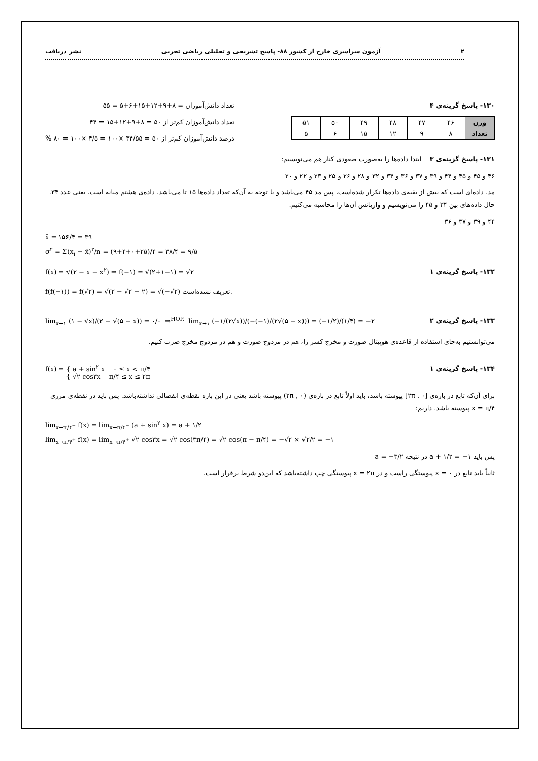۲ آزمون سراسری خارج از کشور ۸۸- پاسخ تشریحی و تحلیلی ریاضی تجربی نشر دریافت
۱۳۰- پاسخ گزینه‌ی ۴
| وزن | ۴۶ | ۴۷ | ۴۸ | ۴۹ | ۵۰ | ۵۱ |
| تعداد | ۸ | ۹ | ۱۲ | ۱۵ | ۶ | ۵ |
تعداد دانش‌آموزان = ۸+۹+۱۲+۱۵+۶+۵ = ۵۵
تعداد دانش‌آموزان کم‌تر از ۵۰ = ۸+۹+۱۲+۱۵ = ۴۴
درصد دانش‌آموزان کم‌تر از ۵۰ = ۴۴/۵۵ ×۱۰۰ = ۴/۵ ×۱۰۰ = ۸۰ %
۱۳۱- پاسخ گزینه‌ی ۳ ابتدا داده‌ها را به‌صورت صعودی کنار هم می‌نویسیم:
۴۶ و ۴۵ و ۴۵ و ۴۴ و ۳۹ و ۳۷ و ۳۶ و ۳۴ و ۳۲ و ۲۸ و ۲۶ و ۲۵ و ۲۳ و ۲۲ و ۲۰
مد، داده‌ای است که بیش از بقیه‌ی داده‌ها تکرار شده‌است، پس مد ۴۵ می‌باشد و با توجه به آن‌که تعداد داده‌ها ۱۵ تا می‌باشد، داده‌ی هشتم میانه است. یعنی عدد ۳۴. حال داده‌های بین ۳۴ و ۴۵ را می‌نویسیم و واریانس آن‌ها را محاسبه می‌کنیم.
۴۴ و ۳۹ و ۳۷ و ۳۶
x̄ = ۱۵۶/۴ = ۳۹
σ<sup>۲</sup> = Σ(x<sub>i</sub> − x̄)<sup>۲</sup>/n = (۹+۴+۰+۲۵)/۴ = ۳۸/۴ = ۹/۵
۱۳۲- پاسخ گزینه‌ی ۱
f(x) = √(۲ − x − x<sup>۲</sup>) ⇒ f(−۱) = √(۲+۱−۱) = √۲
f(f(−۱)) = f(√۲) = √(۲ − √۲ − ۲) = √(−√۲) تعریف نشده‌است.
۱۳۳- پاسخ گزینه‌ی ۲
lim<sub>x→۱</sub> (۱ − √x)/(۲ − √(۵ − x)) = ۰/۰ ⇒<sup>HOP.</sup> lim<sub>x→۱</sub> (−۱/(۲√x))/(−(−۱)/(۲√(۵ − x))) = (−۱/۲)/(۱/۴) = −۲
می‌توانستیم به‌جای استفاده از قاعده‌ی هوپیتال صورت و مخرج کسر را، هم در مزدوج صورت و هم در مزدوج مخرج ضرب کنیم.
۱۳۴- پاسخ گزینه‌ی ۱
f(x) = { a + sin<sup>۲</sup> x ۰ ≤ x < π/۴
{ √۲ cos۳x π/۴ ≤ x ≤ ۲π
برای آن‌که تابع در بازه‌ی [۰ , ۲π] پیوسته باشد، باید اولاً تابع در بازه‌ی (۰ , ۲π) پیوسته باشد یعنی در این بازه نقطه‌ی انفصالی نداشته‌باشد. پس باید در نقطه‌ی مرزی x = π/۴ پیوسته باشد. داریم:
lim<sub>x→π/۴<sup>−</sup></sub> f(x) = lim<sub>x→π/۴<sup>−</sup></sub> (a + sin<sup>۲</sup> x) = a + ۱/۲
lim<sub>x→π/۴<sup>+</sup></sub> f(x) = lim<sub>x→π/۴<sup>+</sup></sub> √۲ cos۳x = √۲ cos(۳π/۴) = √۲ cos(π − π/۴) = −√۲ × √۲/۲ = −۱
پس باید a + ۱/۲ = −۱ در نتیجه a = −۳/۲
ثانیاً باید تابع در x = ۰ پیوستگی راست و در x = ۲π پیوستگی چپ داشته‌باشد که این‌دو شرط برقرار است.